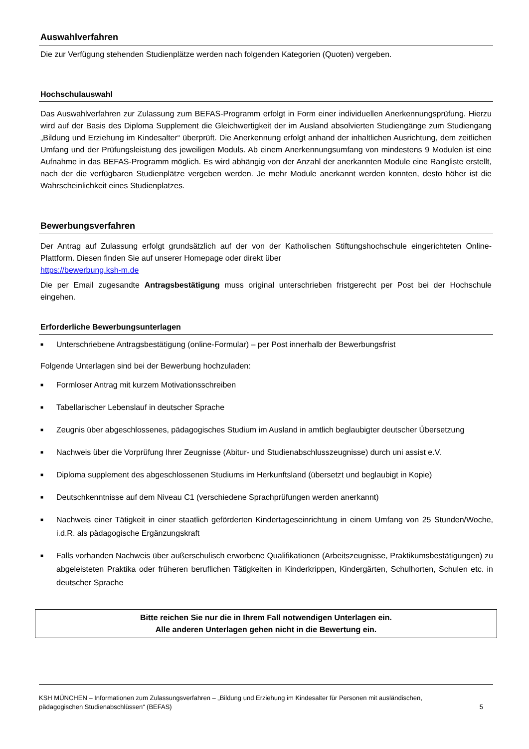Auswahlverfahren
Die zur Verfügung stehenden Studienplätze werden nach folgenden Kategorien (Quoten) vergeben.
Hochschulauswahl
Das Auswahlverfahren zur Zulassung zum BEFAS-Programm erfolgt in Form einer individuellen Anerkennungsprüfung. Hierzu wird auf der Basis des Diploma Supplement die Gleichwertigkeit der im Ausland absolvierten Studiengänge zum Studiengang „Bildung und Erziehung im Kindesalter“ überprüft. Die Anerkennung erfolgt anhand der inhaltlichen Ausrichtung, dem zeitlichen Umfang und der Prüfungsleistung des jeweiligen Moduls. Ab einem Anerkennungsumfang von mindestens 9 Modulen ist eine Aufnahme in das BEFAS-Programm möglich. Es wird abhängig von der Anzahl der anerkannten Module eine Rangliste erstellt, nach der die verfügbaren Studienplätze vergeben werden. Je mehr Module anerkannt werden konnten, desto höher ist die Wahrscheinlichkeit eines Studienplatzes.
Bewerbungsverfahren
Der Antrag auf Zulassung erfolgt grundsätzlich auf der von der Katholischen Stiftungshochschule eingerichteten Online-Plattform. Diesen finden Sie auf unserer Homepage oder direkt über
https://bewerbung.ksh-m.de
Die per Email zugesandte Antragsbestätigung muss original unterschrieben fristgerecht per Post bei der Hochschule eingehen.
Erforderliche Bewerbungsunterlagen
■ Unterschriebene Antragsbestätigung (online-Formular) – per Post innerhalb der Bewerbungsfrist
Folgende Unterlagen sind bei der Bewerbung hochzuladen:
■ Formloser Antrag mit kurzem Motivationsschreiben
■ Tabellarischer Lebenslauf in deutscher Sprache
■ Zeugnis über abgeschlossenes, pädagogisches Studium im Ausland in amtlich beglaubigter deutscher Übersetzung
■ Nachweis über die Vorprüfung Ihrer Zeugnisse (Abitur- und Studienabschlusszeugnisse) durch uni assist e.V.
■ Diploma supplement des abgeschlossenen Studiums im Herkunftsland (übersetzt und beglaubigt in Kopie)
■ Deutschkenntnisse auf dem Niveau C1 (verschiedene Sprachprüfungen werden anerkannt)
■ Nachweis einer Tätigkeit in einer staatlich geförderten Kindertageseinrichtung in einem Umfang von 25 Stunden/Woche, i.d.R. als pädagogische Ergänzungskraft
■ Falls vorhanden Nachweis über außerschulisch erworbene Qualifikationen (Arbeitszeugnisse, Praktikumsbestätigungen) zu abgeleisteten Praktika oder früheren beruflichen Tätigkeiten in Kinderkrippen, Kindergärten, Schulhorten, Schulen etc. in deutscher Sprache
Bitte reichen Sie nur die in Ihrem Fall notwendigen Unterlagen ein.
Alle anderen Unterlagen gehen nicht in die Bewertung ein.
KSH MÜNCHEN – Informationen zum Zulassungsverfahren – „Bildung und Erziehung im Kindesalter für Personen mit ausländischen,
pädagogischen Studienabschlüssen“ (BEFAS) 5